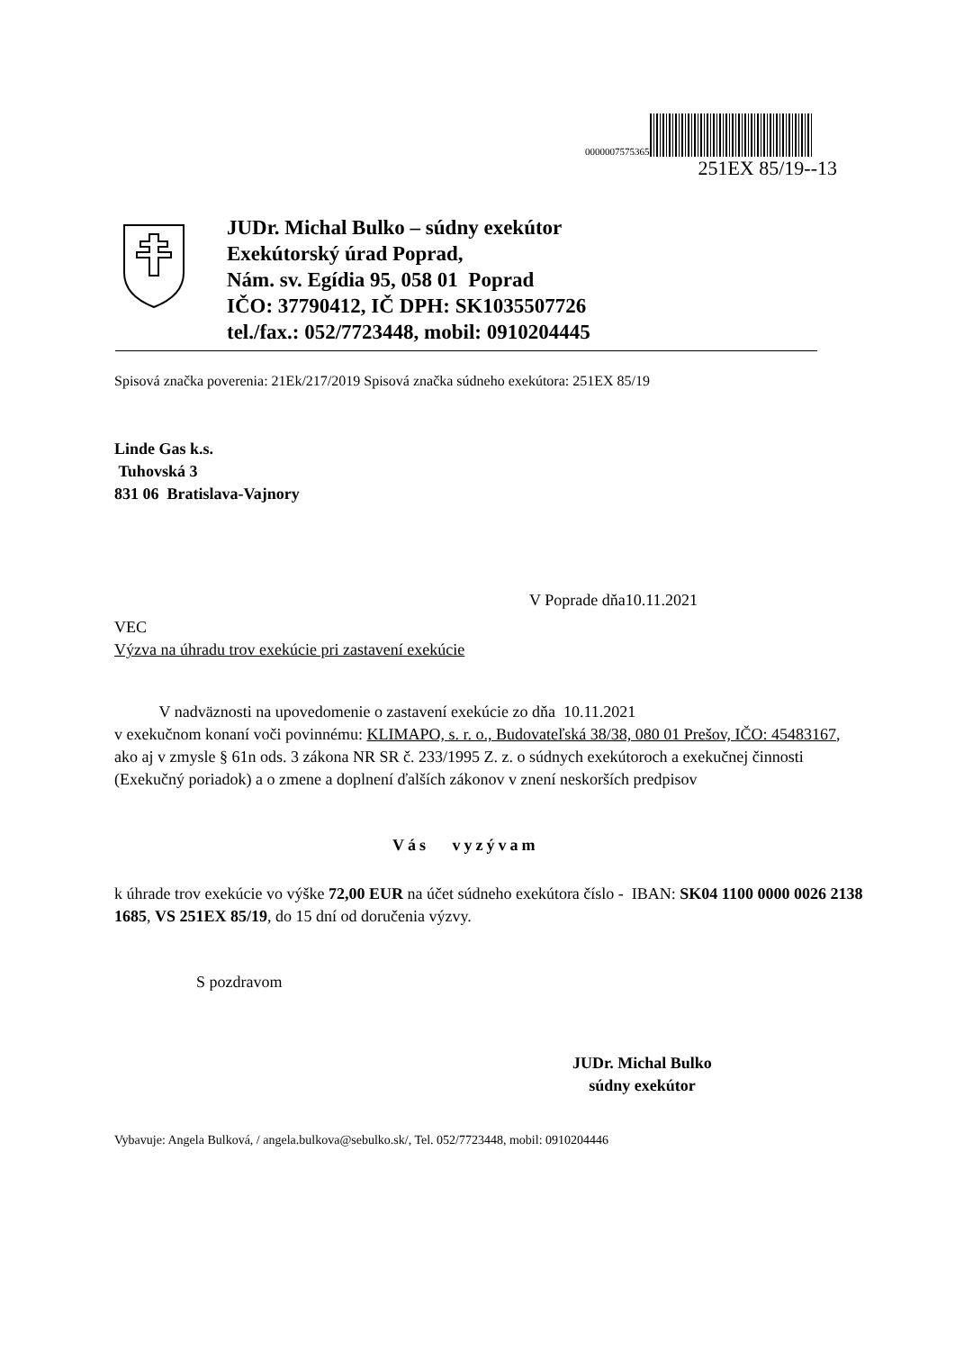0000007575365
251EX 85/19--13
JUDr. Michal Bulko – súdny exekútor
Exekútorský úrad Poprad,
Nám. sv. Egídia 95, 058 01 Poprad
IČO: 37790412, IČ DPH: SK1035507726
tel./fax.: 052/7723448, mobil: 0910204445
Spisová značka poverenia: 21Ek/217/2019 Spisová značka súdneho exekútora: 251EX 85/19
Linde Gas k.s.
Tuhovská 3
831 06 Bratislava-Vajnory
V Poprade dňa10.11.2021
VEC
Výzva na úhradu trov exekúcie pri zastavení exekúcie
V nadväznosti na upovedomenie o zastavení exekúcie zo dňa 10.11.2021
v exekučnom konaní voči povinnému: KLIMAPO, s. r. o., Budovateľská 38/38, 080 01 Prešov, IČO: 45483167, ako aj v zmysle § 61n ods. 3 zákona NR SR č. 233/1995 Z. z. o súdnych exekútoroch a exekučnej činnosti (Exekučný poriadok) a o zmene a doplnení ďalších zákonov v znení neskorších predpisov
Vás vyzývam
k úhrade trov exekúcie vo výške 72,00 EUR na účet súdneho exekútora číslo - IBAN: SK04 1100 0000 0026 2138 1685, VS 251EX 85/19, do 15 dní od doručenia výzvy.
S pozdravom
JUDr. Michal Bulko
súdny exekútor
Vybavuje: Angela Bulková, / angela.bulkova@sebulko.sk/, Tel. 052/7723448, mobil: 0910204446